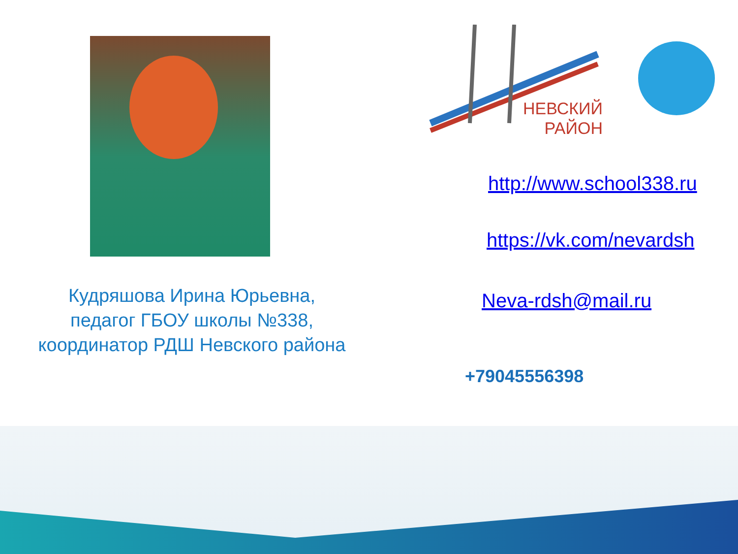НЕВСКИЙ
РАЙОН
Кудряшова Ирина Юрьевна,
педагог ГБОУ школы №338,
координатор РДШ Невского района
http://www.school338.ru
https://vk.com/nevardsh
Neva-rdsh@mail.ru
+79045556398